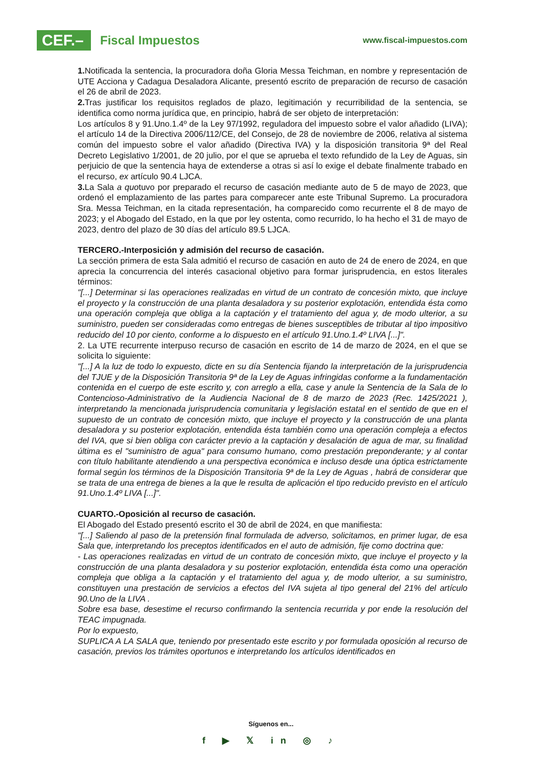CEF.–
Fiscal Impuestos
www.fiscal-impuestos.com
1. Notificada la sentencia, la procuradora doña Gloria Messa Teichman, en nombre y representación de UTE Acciona y Cadagua Desaladora Alicante, presentó escrito de preparación de recurso de casación el 26 de abril de 2023.
2. Tras justificar los requisitos reglados de plazo, legitimación y recurribilidad de la sentencia, se identifica como norma jurídica que, en principio, habrá de ser objeto de interpretación:
Los artículos 8 y 91.Uno.1.4º de la Ley 97/1992, reguladora del impuesto sobre el valor añadido (LIVA); el artículo 14 de la Directiva 2006/112/CE, del Consejo, de 28 de noviembre de 2006, relativa al sistema común del impuesto sobre el valor añadido (Directiva IVA) y la disposición transitoria 9ª del Real Decreto Legislativo 1/2001, de 20 julio, por el que se aprueba el texto refundido de la Ley de Aguas, sin perjuicio de que la sentencia haya de extenderse a otras si así lo exige el debate finalmente trabado en el recurso, ex artículo 90.4 LJCA.
3. La Sala a quotuvo por preparado el recurso de casación mediante auto de 5 de mayo de 2023, que ordenó el emplazamiento de las partes para comparecer ante este Tribunal Supremo. La procuradora Sra. Messa Teichman, en la citada representación, ha comparecido como recurrente el 8 de mayo de 2023; y el Abogado del Estado, en la que por ley ostenta, como recurrido, lo ha hecho el 31 de mayo de 2023, dentro del plazo de 30 días del artículo 89.5 LJCA.
TERCERO.-Interposición y admisión del recurso de casación.
La sección primera de esta Sala admitió el recurso de casación en auto de 24 de enero de 2024, en que aprecia la concurrencia del interés casacional objetivo para formar jurisprudencia, en estos literales términos:
"[...] Determinar si las operaciones realizadas en virtud de un contrato de concesión mixto, que incluye el proyecto y la construcción de una planta desaladora y su posterior explotación, entendida ésta como una operación compleja que obliga a la captación y el tratamiento del agua y, de modo ulterior, a su suministro, pueden ser consideradas como entregas de bienes susceptibles de tributar al tipo impositivo reducido del 10 por ciento, conforme a lo dispuesto en el artículo 91.Uno.1.4º LIVA [...]".
2. La UTE recurrente interpuso recurso de casación en escrito de 14 de marzo de 2024, en el que se solicita lo siguiente:
"[...] A la luz de todo lo expuesto, dicte en su día Sentencia fijando la interpretación de la jurisprudencia del TJUE y de la Disposición Transitoria 9ª de la Ley de Aguas infringidas conforme a la fundamentación contenida en el cuerpo de este escrito y, con arreglo a ella, case y anule la Sentencia de la Sala de lo Contencioso-Administrativo de la Audiencia Nacional de 8 de marzo de 2023 (Rec. 1425/2021 ), interpretando la mencionada jurisprudencia comunitaria y legislación estatal en el sentido de que en el supuesto de un contrato de concesión mixto, que incluye el proyecto y la construcción de una planta desaladora y su posterior explotación, entendida ésta también como una operación compleja a efectos del IVA, que si bien obliga con carácter previo a la captación y desalación de agua de mar, su finalidad última es el "suministro de agua" para consumo humano, como prestación preponderante; y al contar con título habilitante atendiendo a una perspectiva económica e incluso desde una óptica estrictamente formal según los términos de la Disposición Transitoria 9ª de la Ley de Aguas , habrá de considerar que se trata de una entrega de bienes a la que le resulta de aplicación el tipo reducido previsto en el artículo 91.Uno.1.4º LIVA [...]".
CUARTO.-Oposición al recurso de casación.
El Abogado del Estado presentó escrito el 30 de abril de 2024, en que manifiesta:
"[...] Saliendo al paso de la pretensión final formulada de adverso, solicitamos, en primer lugar, de esa Sala que, interpretando los preceptos identificados en el auto de admisión, fije como doctrina que:
- Las operaciones realizadas en virtud de un contrato de concesión mixto, que incluye el proyecto y la construcción de una planta desaladora y su posterior explotación, entendida ésta como una operación compleja que obliga a la captación y el tratamiento del agua y, de modo ulterior, a su suministro, constituyen una prestación de servicios a efectos del IVA sujeta al tipo general del 21% del artículo 90.Uno de la LIVA .
Sobre esa base, desestime el recurso confirmando la sentencia recurrida y por ende la resolución del TEAC impugnada.
Por lo expuesto,
SUPLICA A LA SALA que, teniendo por presentado este escrito y por formulada oposición al recurso de casación, previos los trámites oportunos e interpretando los artículos identificados en
Síguenos en...
f ▶ 𝕏 in ◎ ♪